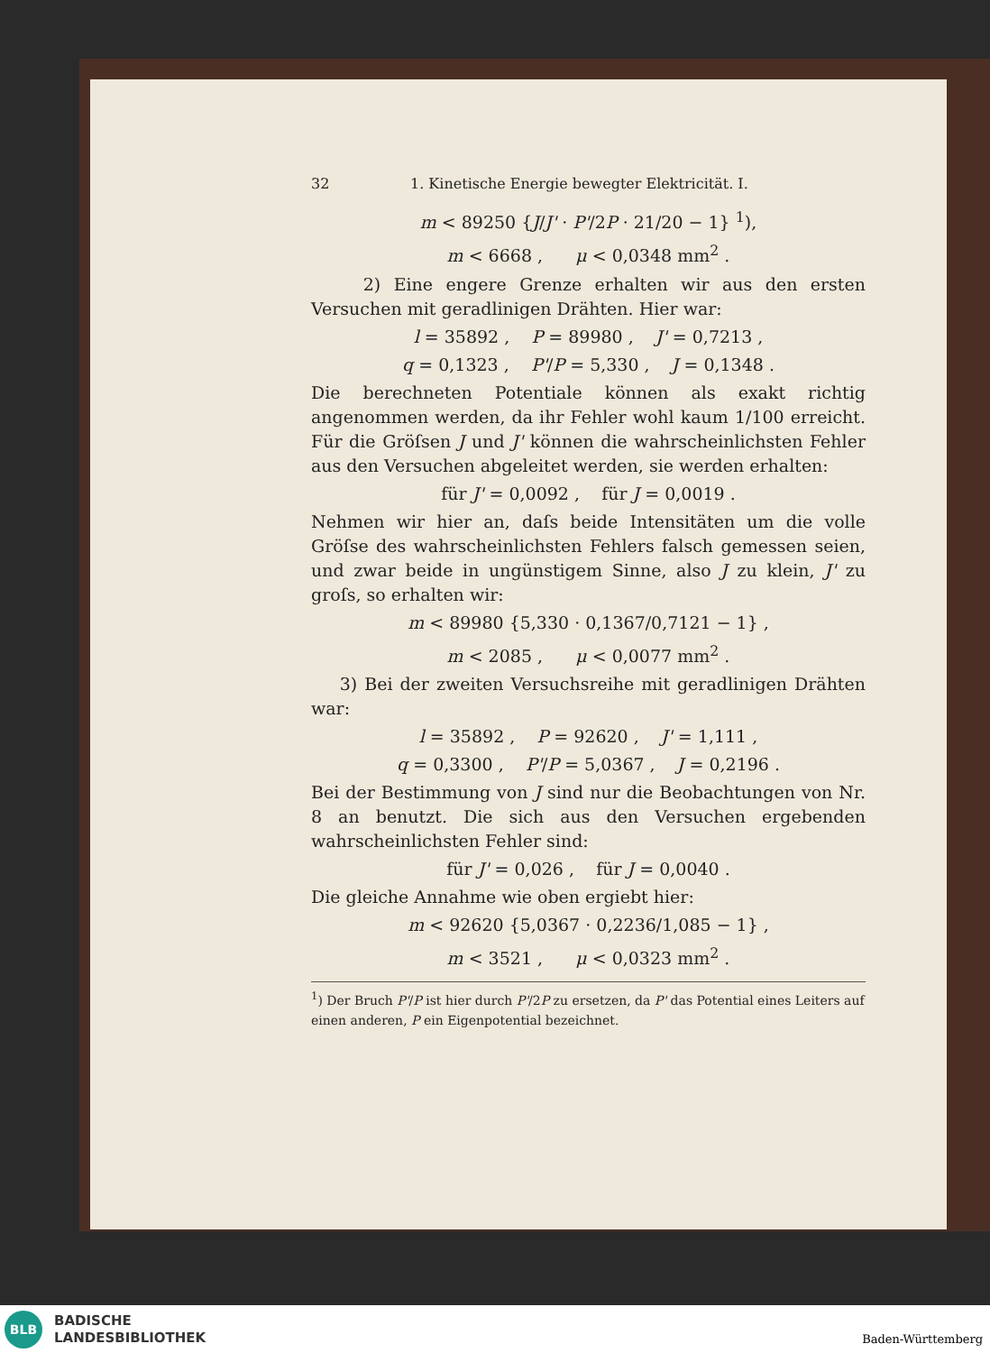32 1. Kinetische Energie bewegter Elektricität. I.
m < 89250 {J/J' · P'/2P · 21/20 − 1} <sup>1</sup>),
m < 6668 , μ < 0,0348 mm<sup>2</sup> .
2) Eine engere Grenze erhalten wir aus den ersten Versuchen mit geradlinigen Drähten. Hier war:
l = 35892 , P = 89980 , J' = 0,7213 ,
q = 0,1323 , P'/P = 5,330 , J = 0,1348 .
Die berechneten Potentiale können als exakt richtig angenommen werden, da ihr Fehler wohl kaum 1/100 erreicht. Für die Gröſsen J und J' können die wahrscheinlichsten Fehler aus den Versuchen abgeleitet werden, sie werden erhalten:
für J' = 0,0092 , für J = 0,0019 .
Nehmen wir hier an, daſs beide Intensitäten um die volle Gröſse des wahrscheinlichsten Fehlers falsch gemessen seien, und zwar beide in ungünstigem Sinne, also J zu klein, J' zu groſs, so erhalten wir:
m < 89980 {5,330 · 0,1367/0,7121 − 1} ,
m < 2085 , μ < 0,0077 mm<sup>2</sup> .
3) Bei der zweiten Versuchsreihe mit geradlinigen Drähten war:
l = 35892 , P = 92620 , J' = 1,111 ,
q = 0,3300 , P'/P = 5,0367 , J = 0,2196 .
Bei der Bestimmung von J sind nur die Beobachtungen von Nr. 8 an benutzt. Die sich aus den Versuchen ergebenden wahrscheinlichsten Fehler sind:
für J' = 0,026 , für J = 0,0040 .
Die gleiche Annahme wie oben ergiebt hier:
m < 92620 {5,0367 · 0,2236/1,085 − 1} ,
m < 3521 , μ < 0,0323 mm<sup>2</sup> .
<sup>1</sup>) Der Bruch P'/P ist hier durch P'/2P zu ersetzen, da P' das Potential eines Leiters auf einen anderen, P ein Eigenpotential bezeichnet.
BLB
BADISCHE
LANDESBIBLIOTHEK
Baden-Württemberg